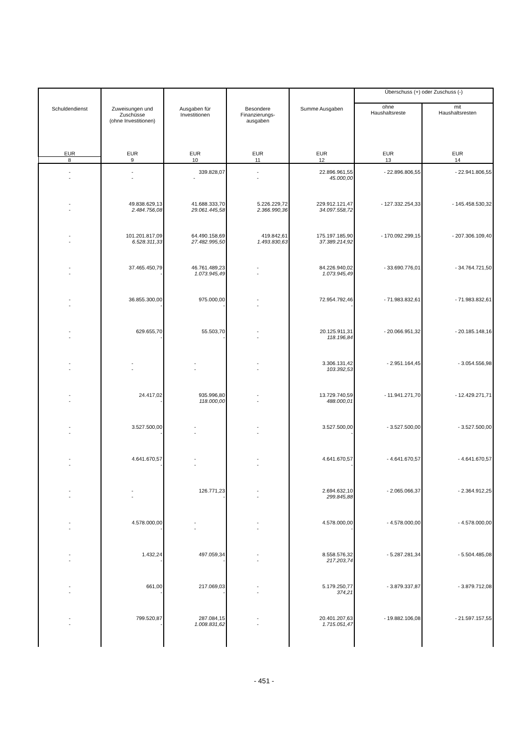| Schuldendienst | Zuweisungen und Zuschüsse (ohne Investitionen) | Ausgaben für Investitionen | Besondere Finanzierungs- ausgaben | Summe Ausgaben | Überschuss (+) oder Zuschuss (-) | |
| --- | --- | --- | --- | --- | --- | --- |
| | | | | | ohne Haushaltsreste | mit Haushaltsresten |
| EUR | EUR | EUR | EUR | EUR | EUR | EUR |
| 8 | 9 | 10 | 11 | 12 | 13 | 14 |
| - - | - - | 339.828,07 - | - - | 22.896.961,55 45.000,00 | - 22.896.806,55 | - 22.941.806,55 |
| - - | 49.838.629,13 2.484.756,08 | 41.688.333,70 29.061.445,58 | 5.226.229,72 2.366.990,36 | 229.912.121,47 34.097.558,72 | - 127.332.254,33 | - 145.458.530,32 |
| - - | 101.201.817,09 6.528.311,33 | 64.490.158,69 27.482.995,50 | 419.842,61 1.493.830,63 | 175.197.185,90 37.389.214,92 | - 170.092.299,15 | - 207.306.109,40 |
| - - | 37.465.450,79 - | 46.761.489,23 1.073.945,49 | - - | 84.226.940,02 1.073.945,49 | - 33.690.776,01 | - 34.764.721,50 |
| - - | 36.855.300,00 - | 975.000,00 - | - - | 72.954.792,46 - | - 71.983.832,61 | - 71.983.832,61 |
| - - | 629.655,70 - | 55.503,70 - | - - | 20.125.911,31 118.196,84 | - 20.066.951,32 | - 20.185.148,16 |
| - - | - - | - - | - - | 3.306.131,42 103.392,53 | - 2.951.164,45 | - 3.054.556,98 |
| - - | 24.417,02 - | 935.996,80 118.000,00 | - - | 13.729.740,59 488.000,01 | - 11.941.271,70 | - 12.429.271,71 |
| - - | 3.527.500,00 - | - - | - - | 3.527.500,00 - | - 3.527.500,00 | - 3.527.500,00 |
| - - | 4.641.670,57 - | - - | - - | 4.641.670,57 - | - 4.641.670,57 | - 4.641.670,57 |
| - - | - - | 126.771,23 - | - - | 2.694.632,10 299.845,88 | - 2.065.066,37 | - 2.364.912,25 |
| - - | 4.578.000,00 - | - - | - - | 4.578.000,00 - | - 4.578.000,00 | - 4.578.000,00 |
| - - | 1.432,24 - | 497.059,34 - | - - | 8.558.576,32 217.203,74 | - 5.287.281,34 | - 5.504.485,08 |
| - - | 661,00 - | 217.069,03 - | - - | 5.179.250,77 374,21 | - 3.879.337,87 | - 3.879.712,08 |
| - - | 799.520,87 - | 287.084,15 1.008.831,62 | - - | 20.401.207,63 1.715.051,47 | - 19.882.106,08 | - 21.597.157,55 |
- 451 -